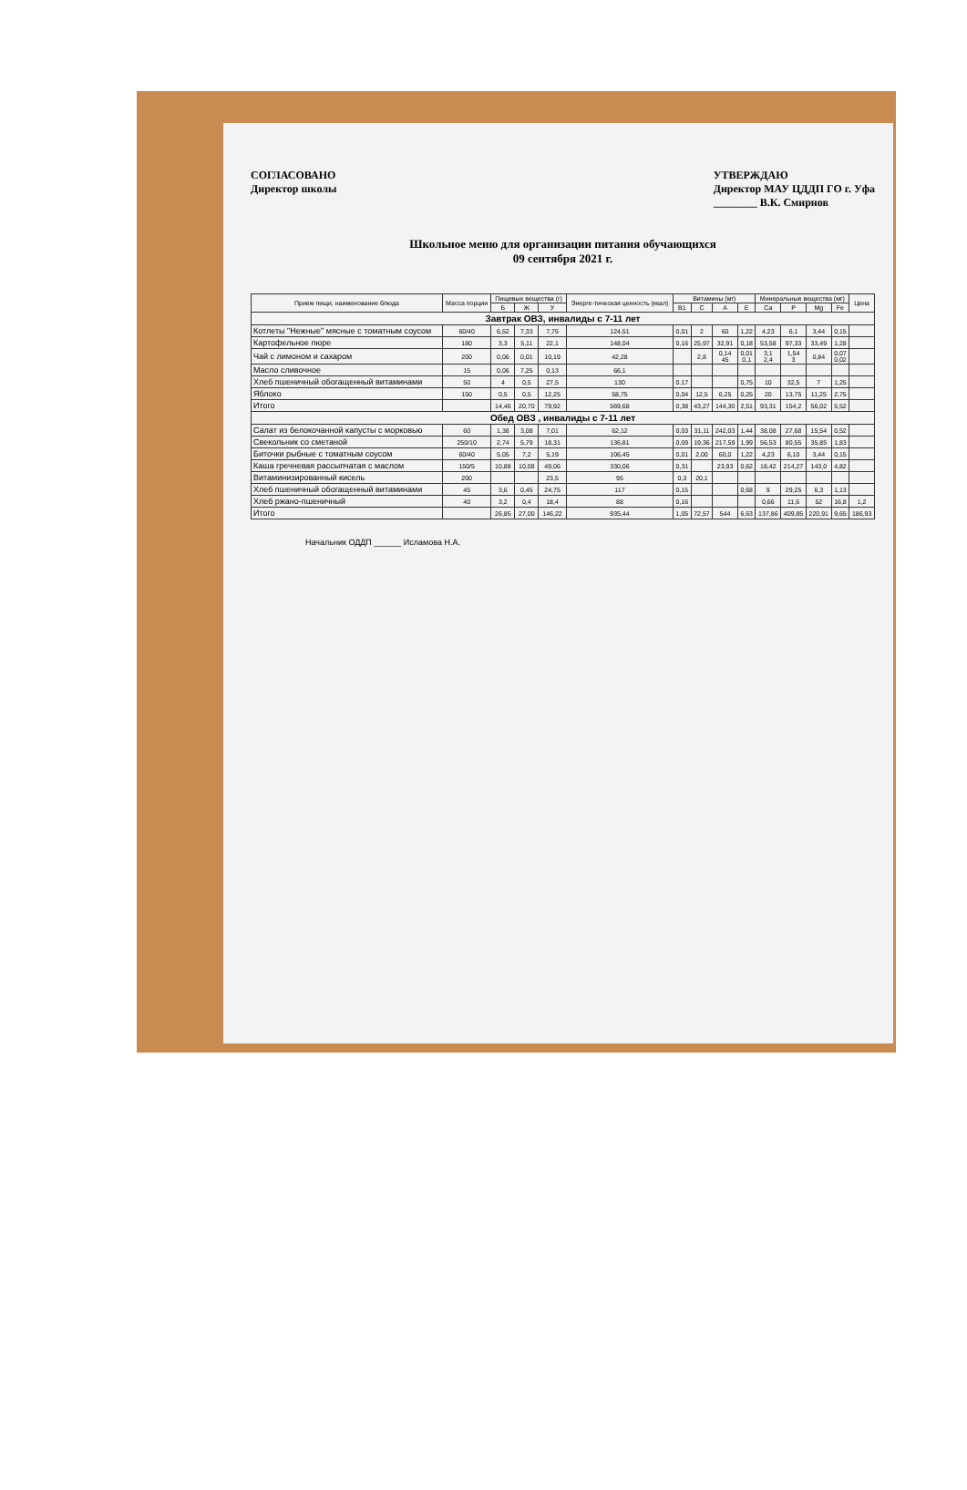СОГЛАСОВАНО
Директор школы
УТВЕРЖДАЮ
Директор МАУ ЦДДП ГО г. Уфа
________ В.К. Смирнов
Школьное меню для организации питания обучающихся
09 сентября 2021 г.
| Прием пищи, наименование блюда | Масса порции | Пищевые вещества (г) | | | Энерге-тическая ценность (ккал) | Витамины (мг) | | | | Минеральные вещества (мг) | | | | Цена |
| --- | --- | --- | --- | --- | --- | --- | --- | --- | --- | --- | --- | --- | --- | --- |
| | | Б | Ж | У | | B1 | C | A | E | Ca | P | Mg | Fe | |
| Завтрак ОВЗ, инвалиды с 7-11 лет | | | | | | | | | | | | | | |
| Котлеты "Нежные" мясные с томатным соусом | 60/40 | 6,52 | 7,33 | 7,75 | 124,51 | 0,01 | 2 | 60 | 1,22 | 4,23 | 6,1 | 3,44 | 0,15 | |
| Картофельное пюре | 180 | 3,3 | 5,11 | 22,1 | 148,04 | 0,16 | 25,97 | 32,91 | 0,18 | 53,58 | 97,33 | 33,49 | 1,28 | |
| Чай с лимоном и сахаром | 200 | 0,06 | 0,01 | 10,19 | 42,28 | | 2,8 | 0,14 45 | 0,01 0,1 | 3,1 2,4 | 1,54 3 | 0,84 | 0,07 0,02 | |
| Масло сливочное | 15 | 0,06 | 7,25 | 0,13 | 66,1 | | | | | | | | | |
| Хлеб пшеничный обогащенный витаминами | 50 | 4 | 0,5 | 27,5 | 130 | 0.17 | | | 0,75 | 10 | 32,5 | 7 | 1,25 | |
| Яблоко | 150 | 0,5 | 0,5 | 12,25 | 58,75 | 0,04 | 12,5 | 6,25 | 0,25 | 20 | 13,75 | 11,25 | 2,75 | |
| Итого | | 14,46 | 20,70 | 79,92 | 569,68 | 0,38 | 43,27 | 144,30 | 2,51 | 93,31 | 154,2 | 56,02 | 5,52 | |
| Обед ОВЗ , инвалиды с 7-11 лет | | | | | | | | | | | | | | |
| Салат из белокочанной капусты с морковью | 60 | 1,38 | 3,08 | 7,01 | 62,12 | 0,03 | 31,11 | 242,03 | 1,44 | 38,08 | 27,68 | 15,54 | 0,52 | |
| Свекольник со сметаной | 250/10 | 2,74 | 5,79 | 18,31 | 136,81 | 0,09 | 19,36 | 217,59 | 1,99 | 56,53 | 80,55 | 35,85 | 1,83 | |
| Биточки рыбные с томатным соусом | 60/40 | 5,05 | 7,2 | 5,19 | 106,45 | 0,01 | 2,00 | 60,0 | 1,22 | 4,23 | 6,10 | 3,44 | 0,15 | |
| Каша гречневая рассыпчатая с маслом | 150/5 | 10,88 | 10,08 | 49,06 | 330,06 | 0,31 | | 23,93 | 0,62 | 18,42 | 214,27 | 143,0 | 4,82 | |
| Витаминизированный кисель | 200 | | | 23,5 | 95 | 0,3 | 20,1 | | | | | | | |
| Хлеб пшеничный обогащенный витаминами | 45 | 3,6 | 0,45 | 24,75 | 117 | 0,15 | | | 0,68 | 9 | 29,25 | 6,3 | 1,13 | |
| Хлеб ржано-пшеничный | 40 | 3,2 | 0,4 | 18,4 | 88 | 0,16 | | | | 0,66 | 11,6 | 52 | 16,8 | 1,2 |
| Итого | | 26,85 | 27,00 | 146,22 | 935,44 | 1,05 | 72,57 | 544 | 6,63 | 137,86 | 409,85 | 220,91 | 9,65 | 186,93 |
Начальник ОДДП ______ Исламова Н.А.